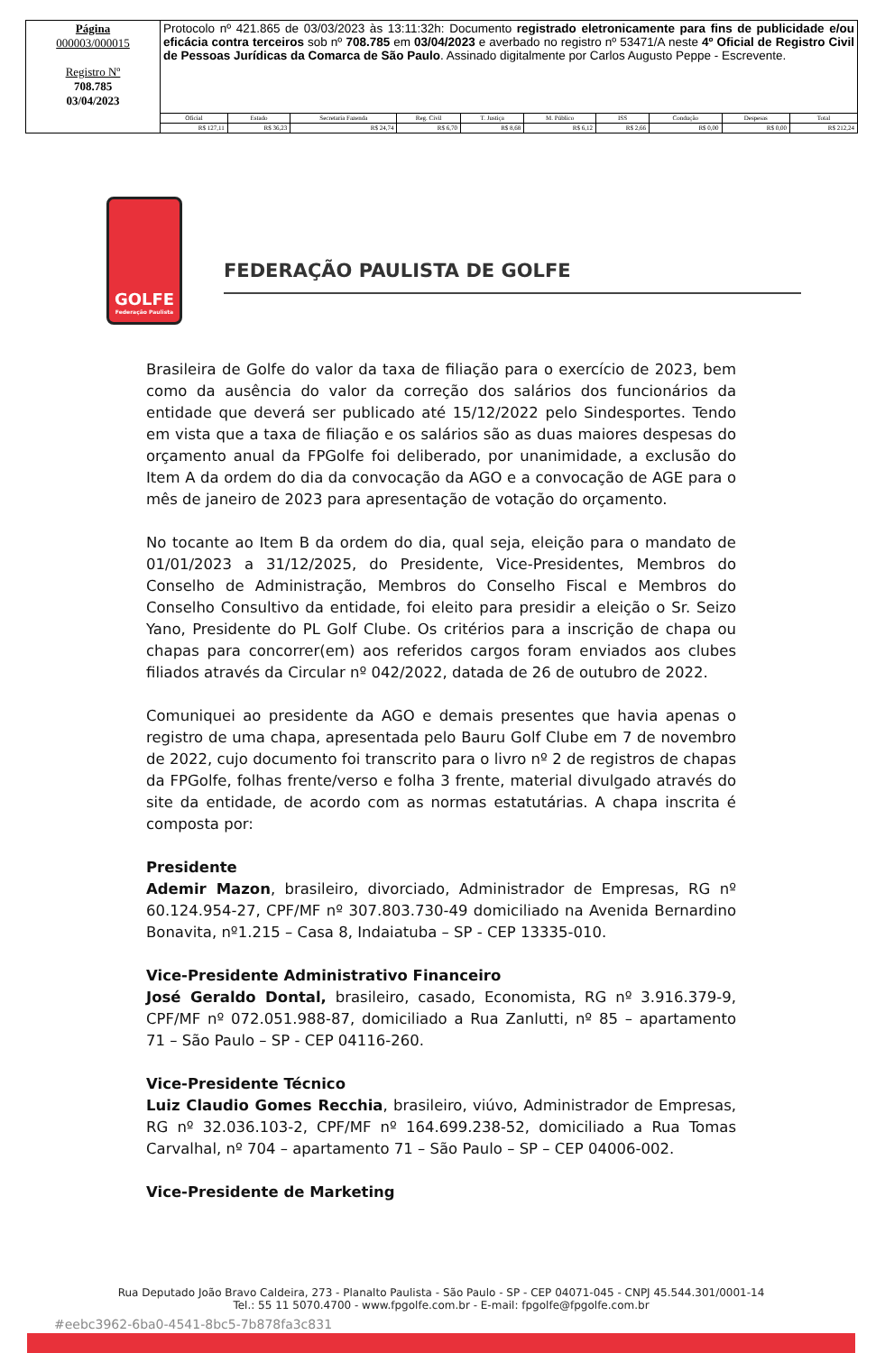| Página 000003/000015 Registro Nº 708.785 03/04/2023 | Protocolo nº 421.865 de 03/03/2023 às 13:11:32h: Documento registrado eletronicamente para fins de publicidade e/ou eficácia contra terceiros sob nº 708.785 em 03/04/2023 e averbado no registro nº 53471/A neste 4º Oficial de Registro Civil de Pessoas Jurídicas da Comarca de São Paulo . Assinado digitalmente por Carlos Augusto Peppe - Escrevente. | | | | | | | | | |
| | Oficial | Estado | Secretaria Fazenda | Reg. Civil | T. Justiça | M. Público | ISS | Condução | Despesas | Total |
| | R$ 127,11 | R$ 36,23 | R$ 24,74 | R$ 6,70 | R$ 8,68 | R$ 6,12 | R$ 2,66 | R$ 0,00 | R$ 0,00 | R$ 212,24 |
GOLFE
Federação Paulista
FEDERAÇÃO PAULISTA DE GOLFE
Brasileira de Golfe do valor da taxa de filiação para o exercício de 2023, bem como da ausência do valor da correção dos salários dos funcionários da entidade que deverá ser publicado até 15/12/2022 pelo Sindesportes. Tendo em vista que a taxa de filiação e os salários são as duas maiores despesas do orçamento anual da FPGolfe foi deliberado, por unanimidade, a exclusão do Item A da ordem do dia da convocação da AGO e a convocação de AGE para o mês de janeiro de 2023 para apresentação de votação do orçamento.
No tocante ao Item B da ordem do dia, qual seja, eleição para o mandato de 01/01/2023 a 31/12/2025, do Presidente, Vice-Presidentes, Membros do Conselho de Administração, Membros do Conselho Fiscal e Membros do Conselho Consultivo da entidade, foi eleito para presidir a eleição o Sr. Seizo Yano, Presidente do PL Golf Clube. Os critérios para a inscrição de chapa ou chapas para concorrer(em) aos referidos cargos foram enviados aos clubes filiados através da Circular nº 042/2022, datada de 26 de outubro de 2022.
Comuniquei ao presidente da AGO e demais presentes que havia apenas o registro de uma chapa, apresentada pelo Bauru Golf Clube em 7 de novembro de 2022, cujo documento foi transcrito para o livro nº 2 de registros de chapas da FPGolfe, folhas frente/verso e folha 3 frente, material divulgado através do site da entidade, de acordo com as normas estatutárias. A chapa inscrita é composta por:
Presidente
Ademir Mazon, brasileiro, divorciado, Administrador de Empresas, RG nº 60.124.954-27, CPF/MF nº 307.803.730-49 domiciliado na Avenida Bernardino Bonavita, nº1.215 – Casa 8, Indaiatuba – SP - CEP 13335-010.
Vice-Presidente Administrativo Financeiro
José Geraldo Dontal, brasileiro, casado, Economista, RG nº 3.916.379-9, CPF/MF nº 072.051.988-87, domiciliado a Rua Zanlutti, nº 85 – apartamento 71 – São Paulo – SP - CEP 04116-260.
Vice-Presidente Técnico
Luiz Claudio Gomes Recchia, brasileiro, viúvo, Administrador de Empresas, RG nº 32.036.103-2, CPF/MF nº 164.699.238-52, domiciliado a Rua Tomas Carvalhal, nº 704 – apartamento 71 – São Paulo – SP – CEP 04006-002.
Vice-Presidente de Marketing
Rua Deputado João Bravo Caldeira, 273 - Planalto Paulista - São Paulo - SP - CEP 04071-045 - CNPJ 45.544.301/0001-14
Tel.: 55 11 5070.4700 - www.fpgolfe.com.br - E-mail: fpgolfe@fpgolfe.com.br
#eebc3962-6ba0-4541-8bc5-7b878fa3c831